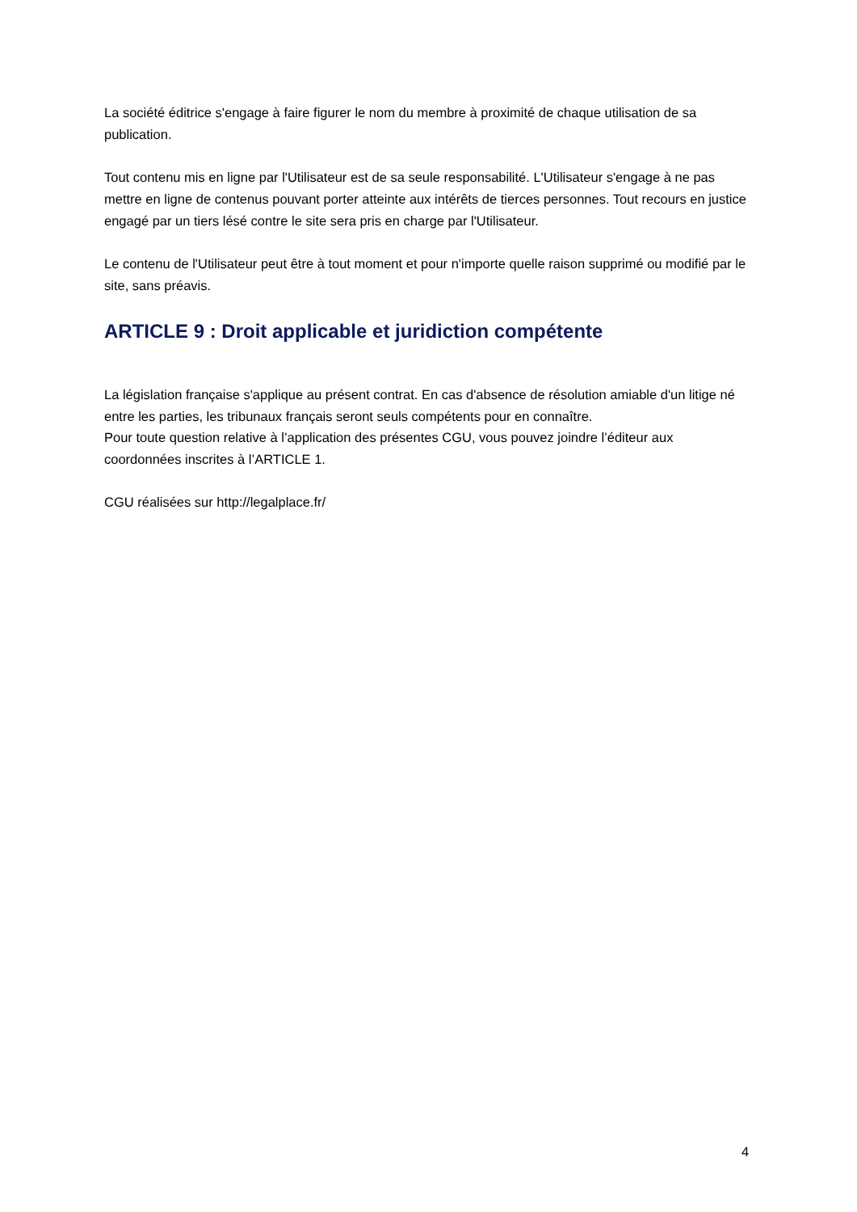La société éditrice s'engage à faire figurer le nom du membre à proximité de chaque utilisation de sa publication.
Tout contenu mis en ligne par l'Utilisateur est de sa seule responsabilité. L'Utilisateur s'engage à ne pas mettre en ligne de contenus pouvant porter atteinte aux intérêts de tierces personnes. Tout recours en justice engagé par un tiers lésé contre le site sera pris en charge par l'Utilisateur.
Le contenu de l'Utilisateur peut être à tout moment et pour n'importe quelle raison supprimé ou modifié par le site, sans préavis.
ARTICLE 9 : Droit applicable et juridiction compétente
La législation française s'applique au présent contrat. En cas d'absence de résolution amiable d'un litige né entre les parties, les tribunaux français seront seuls compétents pour en connaître.
Pour toute question relative à l’application des présentes CGU, vous pouvez joindre l’éditeur aux coordonnées inscrites à l’ARTICLE 1.
CGU réalisées sur http://legalplace.fr/
4